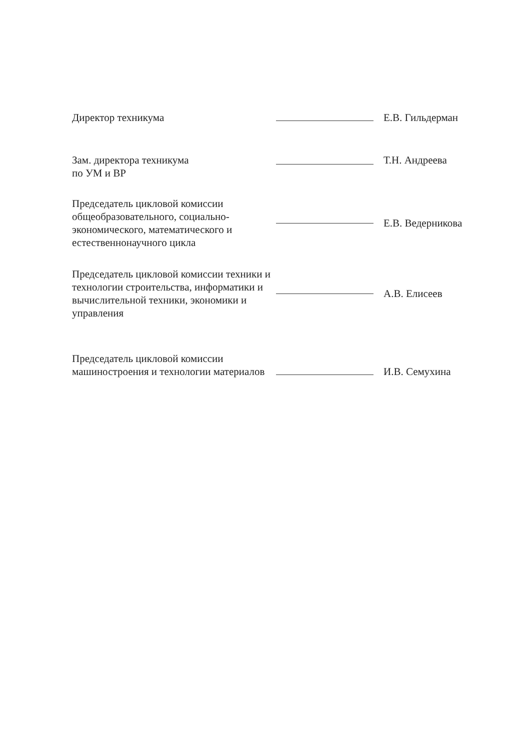Директор техникума
Е.В. Гильдерман
Зам. директора техникума
по УМ и ВР
Т.Н. Андреева
Председатель цикловой комиссии общеобразовательного, социально-экономического, математического и естественнонаучного цикла
Е.В. Ведерникова
Председатель цикловой комиссии техники и технологии строительства, информатики и вычислительной техники, экономики и управления
А.В. Елисеев
Председатель цикловой комиссии машиностроения и технологии материалов
И.В. Семухина